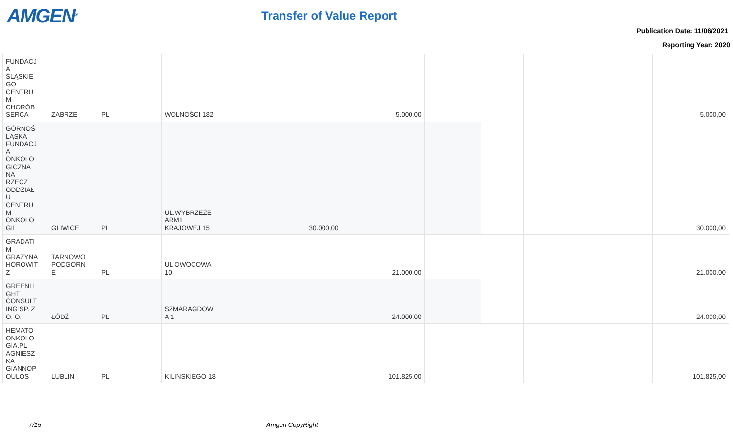AMGEN<sup>®</sup> Transfer of Value Report
Publication Date: 11/06/2021
Reporting Year: 2020
| FUNDACJ A ŚLĄSKIE GO CENTRU M CHORÓB SERCA | ZABRZE | PL | WOLNOŚCI 182 | | | 5.000,00 | | | | | 5.000,00 |
| GÓRNOŚ LĄSKA FUNDACJ A ONKOLO GICZNA NA RZECZ ODDZIAŁ U CENTRU M ONKOLO GII | GLIWICE | PL | UL.WYBRZEŻE ARMII KRAJOWEJ 15 | | 30.000,00 | | | | | | 30.000,00 |
| GRADATI M GRAZYNA HOROWIT Z | TARNOWO PODGORN E | PL | UL OWOCOWA 10 | | | 21.000,00 | | | | | 21.000,00 |
| GREENLI GHT CONSULT ING SP. Z O. O. | ŁÓDŹ | PL | SZMARAGDOW A 1 | | | 24.000,00 | | | | | 24.000,00 |
| HEMATO ONKOLO GIA.PL AGNIESZ KA GIANNOP OULOS | LUBLIN | PL | KILINSKIEGO 18 | | | 101.825,00 | | | | | 101.825,00 |
7/15 Amgen CopyRight